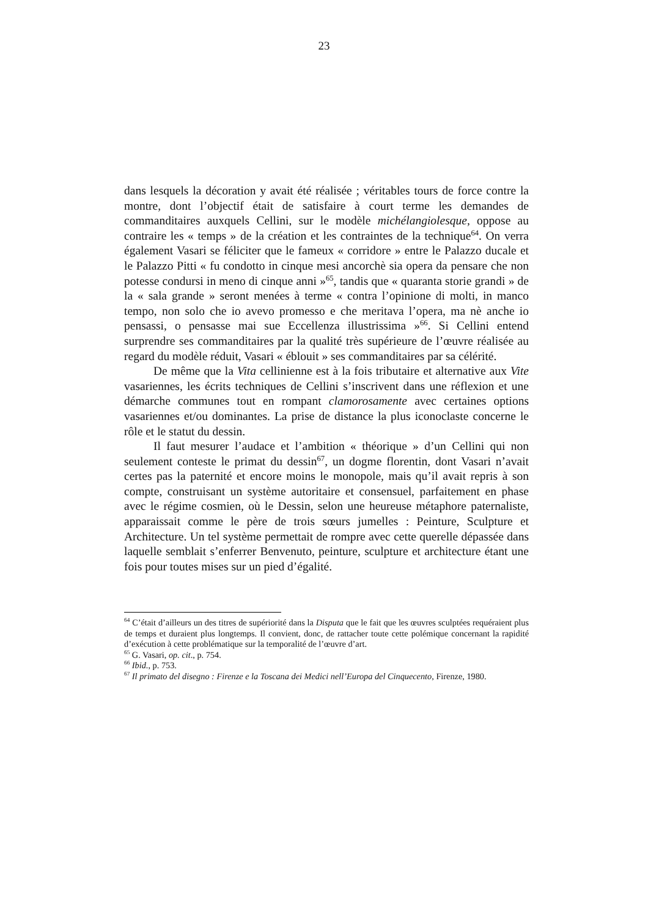23
dans lesquels la décoration y avait été réalisée ; véritables tours de force contre la montre, dont l’objectif était de satisfaire à court terme les demandes de commanditaires auxquels Cellini, sur le modèle michélangiolesque, oppose au contraire les « temps » de la création et les contraintes de la technique<sup>64</sup>. On verra également Vasari se féliciter que le fameux « corridore » entre le Palazzo ducale et le Palazzo Pitti « fu condotto in cinque mesi ancorchè sia opera da pensare che non potesse condursi in meno di cinque anni »<sup>65</sup>, tandis que « quaranta storie grandi » de la « sala grande » seront menées à terme « contra l’opinione di molti, in manco tempo, non solo che io avevo promesso e che meritava l’opera, ma nè anche io pensassi, o pensasse mai sue Eccellenza illustrissima »<sup>66</sup>. Si Cellini entend surprendre ses commanditaires par la qualité très supérieure de l’œuvre réalisée au regard du modèle réduit, Vasari « éblouit » ses commanditaires par sa célérité.
De même que la Vita cellinienne est à la fois tributaire et alternative aux Vite vasariennes, les écrits techniques de Cellini s’inscrivent dans une réflexion et une démarche communes tout en rompant clamorosamente avec certaines options vasariennes et/ou dominantes. La prise de distance la plus iconoclaste concerne le rôle et le statut du dessin.
Il faut mesurer l’audace et l’ambition « théorique » d’un Cellini qui non seulement conteste le primat du dessin<sup>67</sup>, un dogme florentin, dont Vasari n’avait certes pas la paternité et encore moins le monopole, mais qu’il avait repris à son compte, construisant un système autoritaire et consensuel, parfaitement en phase avec le régime cosmien, où le Dessin, selon une heureuse métaphore paternaliste, apparaissait comme le père de trois sœurs jumelles : Peinture, Sculpture et Architecture. Un tel système permettait de rompre avec cette querelle dépassée dans laquelle semblait s’enferrer Benvenuto, peinture, sculpture et architecture étant une fois pour toutes mises sur un pied d’égalité.
<sup>64</sup> C’était d’ailleurs un des titres de supériorité dans la Disputa que le fait que les œuvres sculptées requéraient plus de temps et duraient plus longtemps. Il convient, donc, de rattacher toute cette polémique concernant la rapidité d’exécution à cette problématique sur la temporalité de l’œuvre d’art.
<sup>65</sup> G. Vasari, op. cit., p. 754.
<sup>66</sup> Ibid., p. 753.
<sup>67</sup> Il primato del disegno : Firenze e la Toscana dei Medici nell’Europa del Cinquecento, Firenze, 1980.